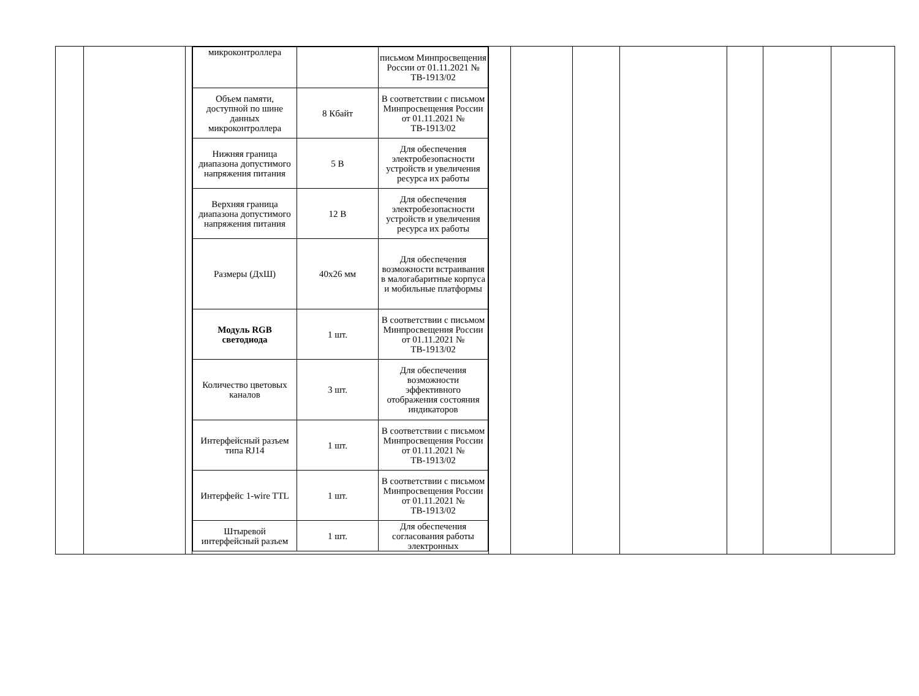| | | | / микроконтроллера / / письмом Минпросвещения России от 01.11.2021 № ТВ-1913/02 / / Объем памяти, доступной по шине данных микроконтроллера / 8 Кбайт / В соответствии с письмом Минпросвещения России от 01.11.2021 № ТВ-1913/02 / / Нижняя граница диапазона допустимого напряжения питания / 5 В / Для обеспечения электробезопасности устройств и увеличения ресурса их работы / / Верхняя граница диапазона допустимого напряжения питания / 12 В / Для обеспечения электробезопасности устройств и увеличения ресурса их работы / / Размеры (ДхШ) / 40х26 мм / Для обеспечения возможности встраивания в малогабаритные корпуса и мобильные платформы / / Модуль RGB светодиода / 1 шт. / В соответствии с письмом Минпросвещения России от 01.11.2021 № ТВ-1913/02 / / Количество цветовых каналов / 3 шт. / Для обеспечения возможности эффективного отображения состояния индикаторов / / Интерфейсный разъем типа RJ14 / 1 шт. / В соответствии с письмом Минпросвещения России от 01.11.2021 № ТВ-1913/02 / / Интерфейс 1-wire TTL / 1 шт. / В соответствии с письмом Минпросвещения России от 01.11.2021 № ТВ-1913/02 / / Штыревой интерфейсный разъем / 1 шт. / Для обеспечения согласования работы электронных / | | | | | | | |